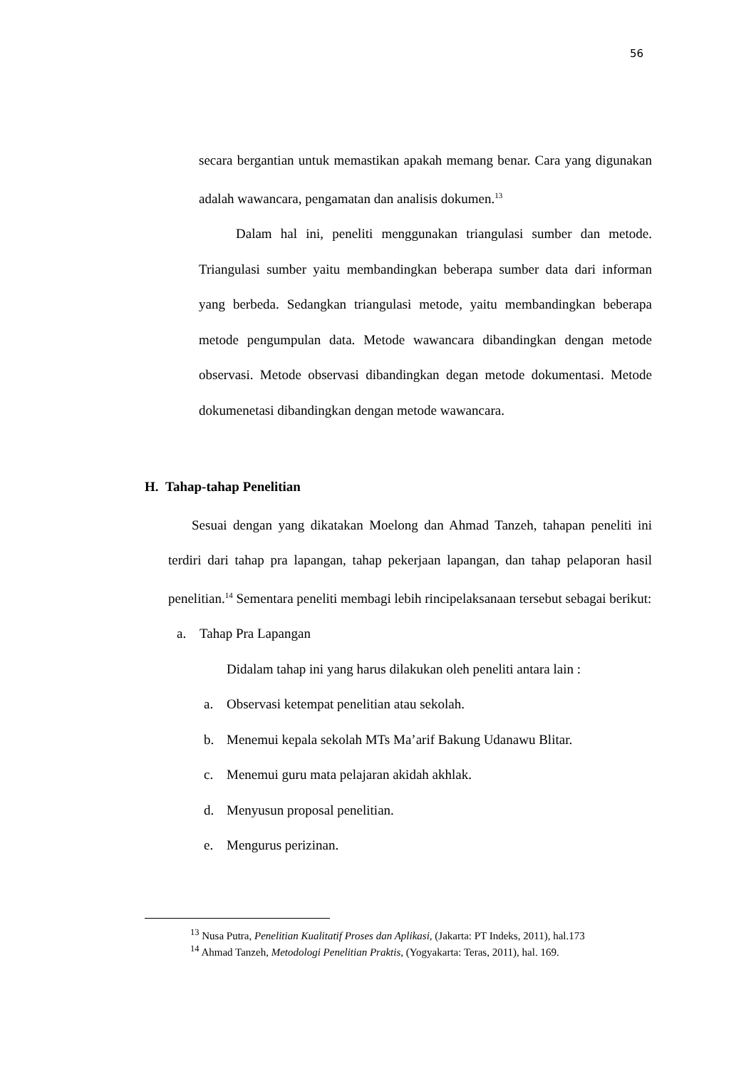56
secara bergantian untuk memastikan apakah memang benar. Cara yang digunakan adalah wawancara, pengamatan dan analisis dokumen.<sup>13</sup>
Dalam hal ini, peneliti menggunakan triangulasi sumber dan metode. Triangulasi sumber yaitu membandingkan beberapa sumber data dari informan yang berbeda. Sedangkan triangulasi metode, yaitu membandingkan beberapa metode pengumpulan data. Metode wawancara dibandingkan dengan metode observasi. Metode observasi dibandingkan degan metode dokumentasi. Metode dokumenetasi dibandingkan dengan metode wawancara.
H. Tahap-tahap Penelitian
Sesuai dengan yang dikatakan Moelong dan Ahmad Tanzeh, tahapan peneliti ini terdiri dari tahap pra lapangan, tahap pekerjaan lapangan, dan tahap pelaporan hasil penelitian.<sup>14</sup> Sementara peneliti membagi lebih rincipelaksanaan tersebut sebagai berikut:
a. Tahap Pra Lapangan
Didalam tahap ini yang harus dilakukan oleh peneliti antara lain :
a. Observasi ketempat penelitian atau sekolah.
b. Menemui kepala sekolah MTs Ma’arif Bakung Udanawu Blitar.
c. Menemui guru mata pelajaran akidah akhlak.
d. Menyusun proposal penelitian.
e. Mengurus perizinan.
<sup>13</sup> Nusa Putra, Penelitian Kualitatif Proses dan Aplikasi, (Jakarta: PT Indeks, 2011), hal.173
<sup>14</sup> Ahmad Tanzeh, Metodologi Penelitian Praktis, (Yogyakarta: Teras, 2011), hal. 169.